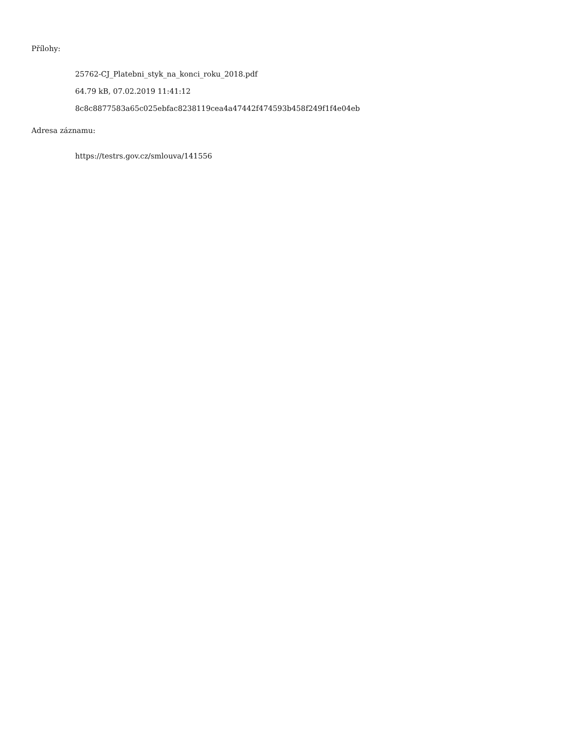Přílohy:
25762-CJ_Platebni_styk_na_konci_roku_2018.pdf
64.79 kB, 07.02.2019 11:41:12
8c8c8877583a65c025ebfac8238119cea4a47442f474593b458f249f1f4e04eb
Adresa záznamu:
https://testrs.gov.cz/smlouva/141556